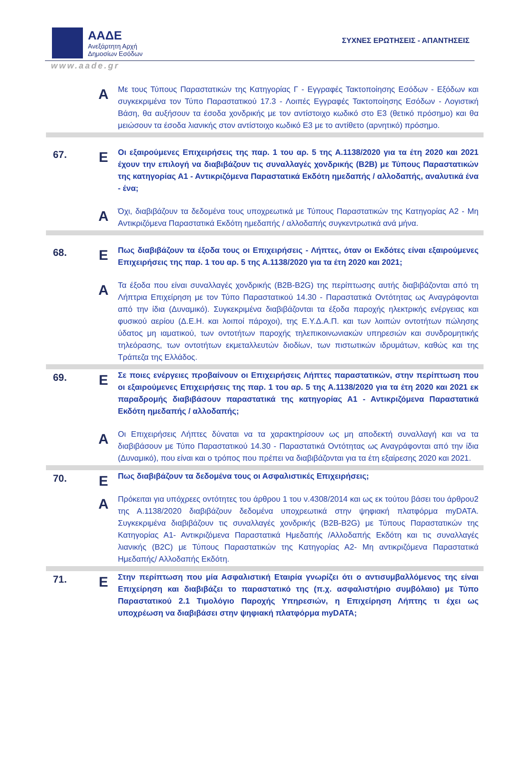ΑΑΔΕ
Ανεξάρτητη Αρχή
Δημοσίων Εσόδων
ΣΥΧΝΕΣ ΕΡΩΤΗΣΕΙΣ - ΑΠΑΝΤΗΣΕΙΣ
www.aade.gr
| | A | Με τους Τύπους Παραστατικών της Κατηγορίας Γ - Εγγραφές Τακτοποίησης Εσόδων - Εξόδων και συγκεκριμένα τον Τύπο Παραστατικού 17.3 - Λοιπές Εγγραφές Τακτοποίησης Εσόδων - Λογιστική Βάση, θα αυξήσουν τα έσοδα χονδρικής με τον αντίστοιχο κωδικό στο Ε3 (θετικό πρόσημο) και θα μειώσουν τα έσοδα λιανικής στον αντίστοιχο κωδικό Ε3 με το αντίθετο (αρνητικό) πρόσημο. |
| 67. | E | Οι εξαιρούμενες Επιχειρήσεις της παρ. 1 του αρ. 5 της Α.1138/2020 για τα έτη 2020 και 2021 έχουν την επιλογή να διαβιβάζουν τις συναλλαγές χονδρικής (B2B) με Τύπους Παραστατικών της κατηγορίας Α1 - Αντικριζόμενα Παραστατικά Εκδότη ημεδαπής / αλλοδαπής, αναλυτικά ένα - ένα; |
| | A | Όχι, διαβιβάζουν τα δεδομένα τους υποχρεωτικά με Τύπους Παραστατικών της Κατηγορίας Α2 - Μη Αντικριζόμενα Παραστατικά Εκδότη ημεδαπής / αλλοδαπής συγκεντρωτικά ανά μήνα. |
| 68. | E | Πως διαβιβάζουν τα έξοδα τους οι Επιχειρήσεις - Λήπτες, όταν οι Εκδότες είναι εξαιρούμενες Επιχειρήσεις της παρ. 1 του αρ. 5 της Α.1138/2020 για τα έτη 2020 και 2021; |
| | A | Τα έξοδα που είναι συναλλαγές χονδρικής (B2B-B2G) της περίπτωσης αυτής διαβιβάζονται από τη Λήπτρια Επιχείρηση με τον Τύπο Παραστατικού 14.30 - Παραστατικά Οντότητας ως Αναγράφονται από την ίδια (Δυναμικό). Συγκεκριμένα διαβιβάζονται τα έξοδα παροχής ηλεκτρικής ενέργειας και φυσικού αερίου (Δ.Ε.Η. και λοιποί πάροχοι), της Ε.Υ.Δ.Α.Π. και των λοιπών οντοτήτων πώλησης ύδατος μη ιαματικού, των οντοτήτων παροχής τηλεπικοινωνιακών υπηρεσιών και συνδρομητικής τηλεόρασης, των οντοτήτων εκμεταλλευτών διοδίων, των πιστωτικών ιδρυμάτων, καθώς και της Τράπεζα της Ελλάδος. |
| 69. | E | Σε ποιες ενέργειες προβαίνουν οι Επιχειρήσεις Λήπτες παραστατικών, στην περίπτωση που οι εξαιρούμενες Επιχειρήσεις της παρ. 1 του αρ. 5 της Α.1138/2020 για τα έτη 2020 και 2021 εκ παραδρομής διαβιβάσουν παραστατικά της κατηγορίας Α1 - Αντικριζόμενα Παραστατικά Εκδότη ημεδαπής / αλλοδαπής; |
| | A | Οι Επιχειρήσεις Λήπτες δύναται να τα χαρακτηρίσουν ως μη αποδεκτή συναλλαγή και να τα διαβιβάσουν με Τύπο Παραστατικού 14.30 - Παραστατικά Οντότητας ως Αναγράφονται από την ίδια (Δυναμικό), που είναι και ο τρόπος που πρέπει να διαβιβάζονται για τα έτη εξαίρεσης 2020 και 2021. |
| 70. | E | Πως διαβιβάζουν τα δεδομένα τους οι Ασφαλιστικές Επιχειρήσεις; |
| | A | Πρόκειται για υπόχρεες οντότητες του άρθρου 1 του ν.4308/2014 και ως εκ τούτου βάσει του άρθρου2 της Α.1138/2020 διαβιβάζουν δεδομένα υποχρεωτικά στην ψηφιακή πλατφόρμα myDATA. Συγκεκριμένα διαβιβάζουν τις συναλλαγές χονδρικής (B2B-B2G) με Τύπους Παραστατικών της Κατηγορίας Α1- Αντικριζόμενα Παραστατικά Ημεδαπής /Αλλοδαπής Εκδότη και τις συναλλαγές λιανικής (B2C) με Τύπους Παραστατικών της Κατηγορίας Α2- Μη αντικριζόμενα Παραστατικά Ημεδαπής/ Αλλοδαπής Εκδότη. |
| 71. | E | Στην περίπτωση που μία Ασφαλιστική Εταιρία γνωρίζει ότι ο αντισυμβαλλόμενος της είναι Επιχείρηση και διαβιβάζει το παραστατικό της (π.χ. ασφαλιστήριο συμβόλαιο) με Τύπο Παραστατικού 2.1 Τιμολόγιο Παροχής Υπηρεσιών, η Επιχείρηση Λήπτης τι έχει ως υποχρέωση να διαβιβάσει στην ψηφιακή πλατφόρμα myDATA; |